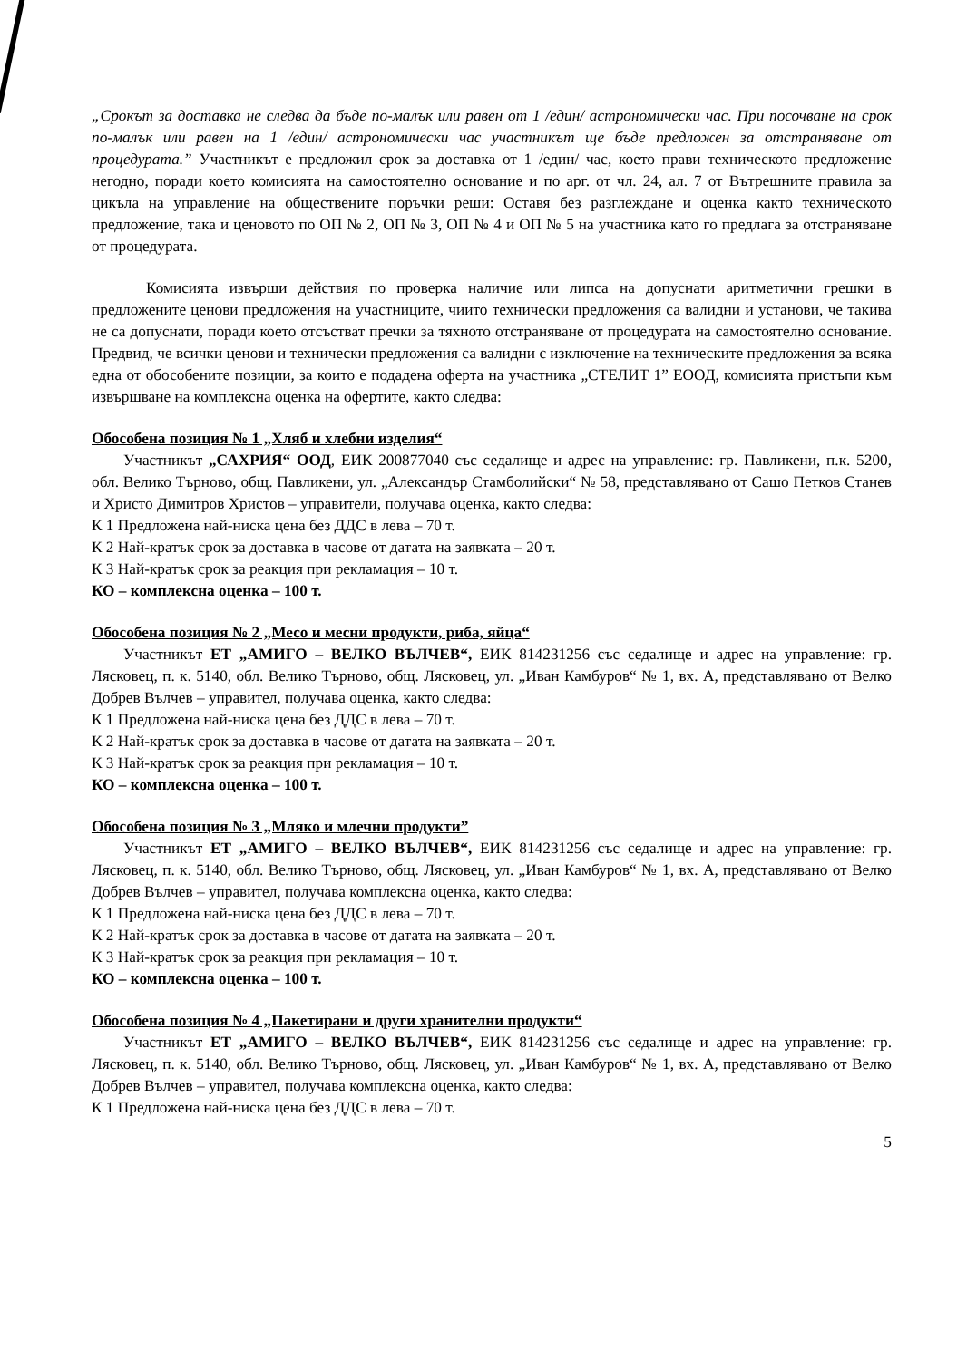„Срокът за доставка не следва да бъде по-малък или равен от 1 /един/ астрономически час. При посочване на срок по-малък или равен на 1 /един/ астрономически час участникът ще бъде предложен за отстраняване от процедурата.” Участникът е предложил срок за доставка от 1 /един/ час, което прави техническото предложение негодно, поради което комисията на самостоятелно основание и по арг. от чл. 24, ал. 7 от Вътрешните правила за цикъла на управление на обществените поръчки реши: Оставя без разглеждане и оценка както техническото предложение, така и ценовото по ОП № 2, ОП № 3, ОП № 4 и ОП № 5 на участника като го предлага за отстраняване от процедурата.
Комисията извърши действия по проверка наличие или липса на допуснати аритметични грешки в предложените ценови предложения на участниците, чиито технически предложения са валидни и установи, че такива не са допуснати, поради което отсъстват пречки за тяхното отстраняване от процедурата на самостоятелно основание. Предвид, че всички ценови и технически предложения са валидни с изключение на техническите предложения за всяка една от обособените позиции, за които е подадена оферта на участника „СТЕЛИТ 1” ЕООД, комисията пристъпи към извършване на комплексна оценка на офертите, както следва:
Обособена позиция № 1 „Хляб и хлебни изделия“
Участникът „САХРИЯ“ ООД, ЕИК 200877040 със седалище и адрес на управление: гр. Павликени, п.к. 5200, обл. Велико Търново, общ. Павликени, ул. „Александър Стамболийски“ № 58, представлявано от Сашо Петков Станев и Христо Димитров Христов – управители, получава оценка, както следва:
К 1 Предложена най-ниска цена без ДДС в лева – 70 т.
К 2 Най-кратък срок за доставка в часове от датата на заявката – 20 т.
К 3 Най-кратък срок за реакция при рекламация – 10 т.
КО – комплексна оценка – 100 т.
Обособена позиция № 2 „Месо и месни продукти, риба, яйца“
Участникът ЕТ „АМИГО – ВЕЛКО ВЪЛЧЕВ“, ЕИК 814231256 със седалище и адрес на управление: гр. Лясковец, п. к. 5140, обл. Велико Търново, общ. Лясковец, ул. „Иван Камбуров“ № 1, вх. А, представлявано от Велко Добрев Вълчев – управител, получава оценка, както следва:
К 1 Предложена най-ниска цена без ДДС в лева – 70 т.
К 2 Най-кратък срок за доставка в часове от датата на заявката – 20 т.
К 3 Най-кратък срок за реакция при рекламация – 10 т.
КО – комплексна оценка – 100 т.
Обособена позиция № 3 „Мляко и млечни продукти”
Участникът ЕТ „АМИГО – ВЕЛКО ВЪЛЧЕВ“, ЕИК 814231256 със седалище и адрес на управление: гр. Лясковец, п. к. 5140, обл. Велико Търново, общ. Лясковец, ул. „Иван Камбуров“ № 1, вх. А, представлявано от Велко Добрев Вълчев – управител, получава комплексна оценка, както следва:
К 1 Предложена най-ниска цена без ДДС в лева – 70 т.
К 2 Най-кратък срок за доставка в часове от датата на заявката – 20 т.
К 3 Най-кратък срок за реакция при рекламация – 10 т.
КО – комплексна оценка – 100 т.
Обособена позиция № 4 „Пакетирани и други хранителни продукти“
Участникът ЕТ „АМИГО – ВЕЛКО ВЪЛЧЕВ“, ЕИК 814231256 със седалище и адрес на управление: гр. Лясковец, п. к. 5140, обл. Велико Търново, общ. Лясковец, ул. „Иван Камбуров“ № 1, вх. А, представлявано от Велко Добрев Вълчев – управител, получава комплексна оценка, както следва:
К 1 Предложена най-ниска цена без ДДС в лева – 70 т.
5